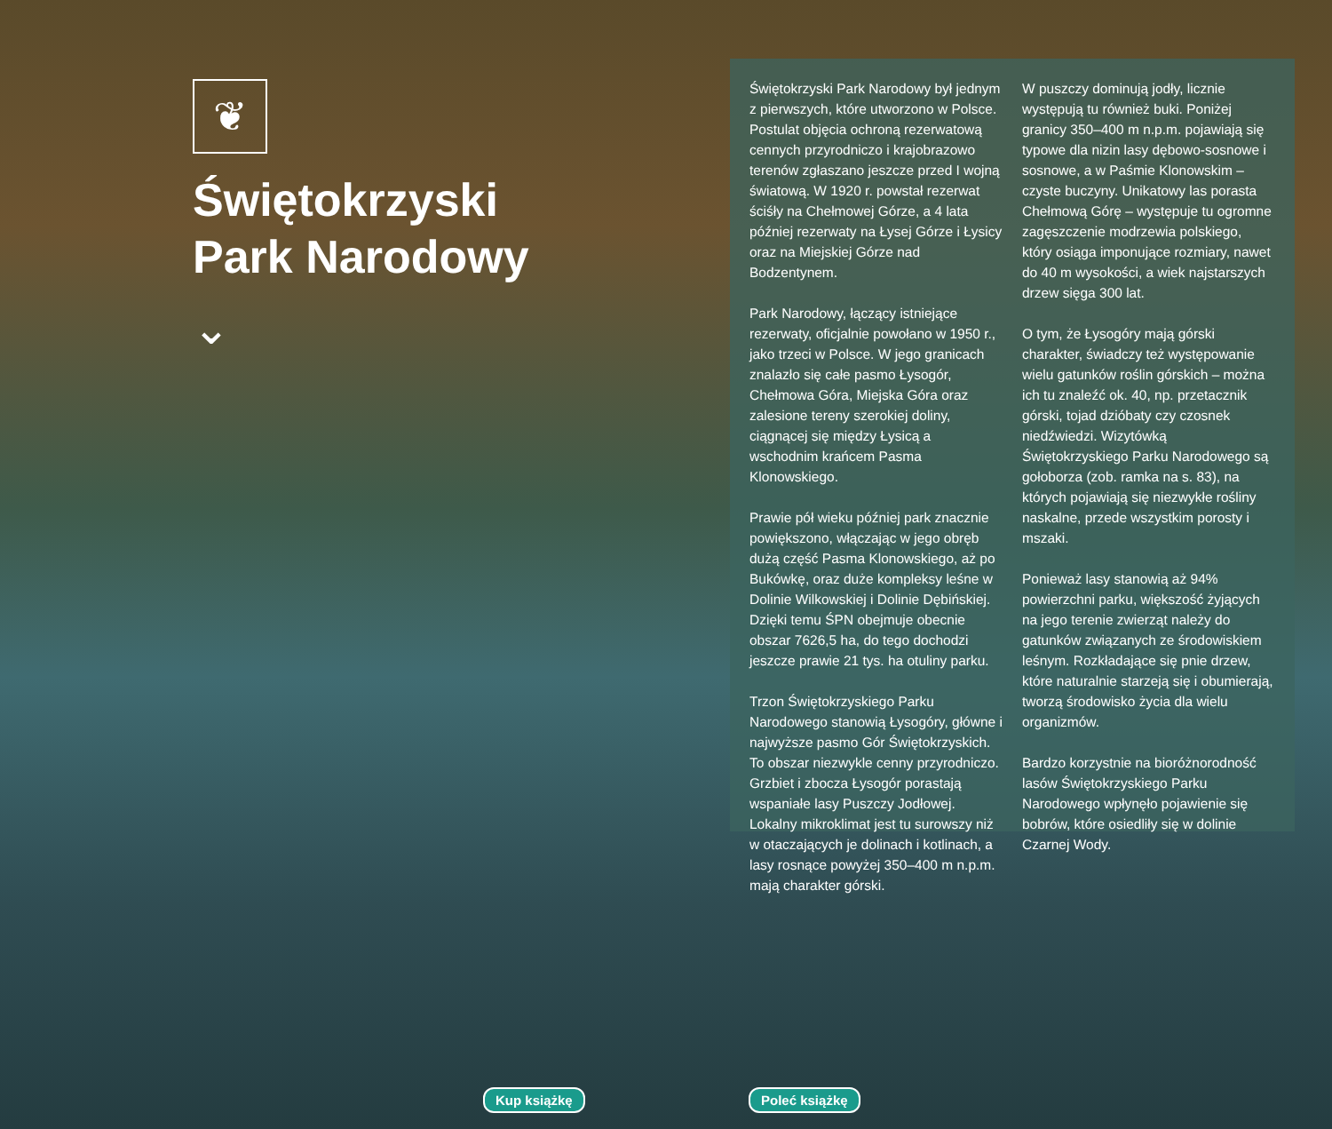❦
Świętokrzyski Park Narodowy
⌄
Świętokrzyski Park Narodowy był jednym z pierwszych, które utworzono w Polsce. Postulat objęcia ochroną rezerwatową cennych przyrodniczo i krajobrazowo terenów zgłaszano jeszcze przed I wojną światową. W 1920 r. powstał rezerwat ściśły na Chełmowej Górze, a 4 lata później rezerwaty na Łysej Górze i Łysicy oraz na Miejskiej Górze nad Bodzentynem.
Park Narodowy, łączący istniejące rezerwaty, oficjalnie powołano w 1950 r., jako trzeci w Polsce. W jego granicach znalazło się całe pasmo Łysogór, Chełmowa Góra, Miejska Góra oraz zalesione tereny szerokiej doliny, ciągnącej się między Łysicą a wschodnim krańcem Pasma Klonowskiego.
Prawie pół wieku później park znacznie powiększono, włączając w jego obręb dużą część Pasma Klonowskiego, aż po Bukówkę, oraz duże kompleksy leśne w Dolinie Wilkowskiej i Dolinie Dębińskiej. Dzięki temu ŚPN obejmuje obecnie obszar 7626,5 ha, do tego dochodzi jeszcze prawie 21 tys. ha otuliny parku.
Trzon Świętokrzyskiego Parku Narodowego stanowią Łysogóry, główne i najwyższe pasmo Gór Świętokrzyskich. To obszar niezwykle cenny przyrodniczo. Grzbiet i zbocza Łysogór porastają wspaniałe lasy Puszczy Jodłowej. Lokalny mikroklimat jest tu surowszy niż w otaczających je dolinach i kotlinach, a lasy rosnące powyżej 350–400 m n.p.m. mają charakter górski.
W puszczy dominują jodły, licznie występują tu również buki. Poniżej granicy 350–400 m n.p.m. pojawiają się typowe dla nizin lasy dębowo-sosnowe i sosnowe, a w Paśmie Klonowskim – czyste buczyny. Unikatowy las porasta Chełmową Górę – występuje tu ogromne zagęszczenie modrzewia polskiego, który osiąga imponujące rozmiary, nawet do 40 m wysokości, a wiek najstarszych drzew sięga 300 lat.
O tym, że Łysogóry mają górski charakter, świadczy też występowanie wielu gatunków roślin górskich – można ich tu znaleźć ok. 40, np. przetacznik górski, tojad dzióbaty czy czosnek niedźwiedzi. Wizytówką Świętokrzyskiego Parku Narodowego są gołoborza (zob. ramka na s. 83), na których pojawiają się niezwykłe rośliny naskalne, przede wszystkim porosty i mszaki.
Ponieważ lasy stanowią aż 94% powierzchni parku, większość żyjących na jego terenie zwierząt należy do gatunków związanych ze środowiskiem leśnym. Rozkładające się pnie drzew, które naturalnie starzeją się i obumierają, tworzą środowisko życia dla wielu organizmów.
Bardzo korzystnie na bioróżnorodność lasów Świętokrzyskiego Parku Narodowego wpłynęło pojawienie się bobrów, które osiedliły się w dolinie Czarnej Wody.
Kup książkę Poleć książkę